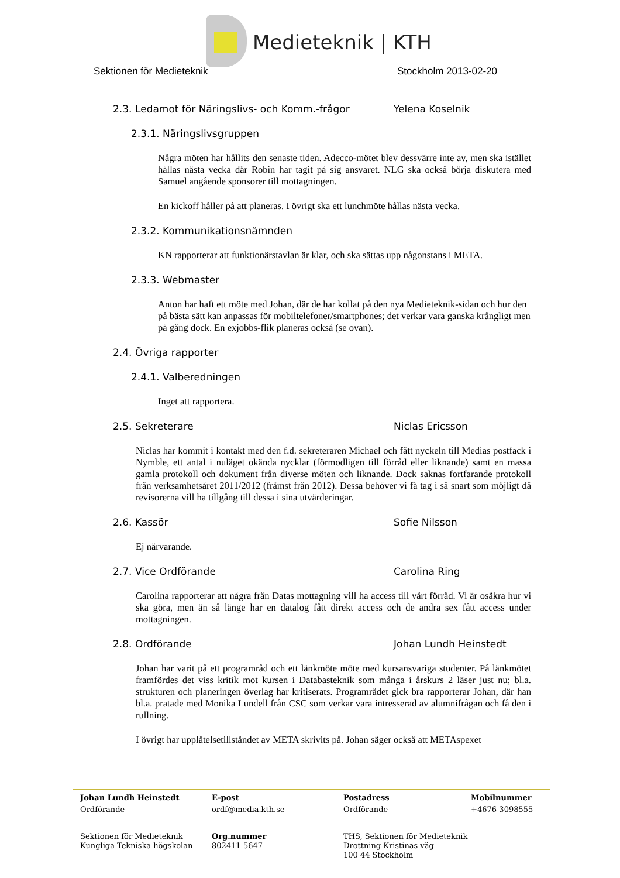Medieteknik | KTH
Sektionen för Medieteknik Stockholm 2013-02-20
2.3. Ledamot för Näringslivs- och Komm.-frågor Yelena Koselnik
2.3.1. Näringslivsgruppen
Några möten har hållits den senaste tiden. Adecco-mötet blev dessvärre inte av, men ska istället hållas nästa vecka där Robin har tagit på sig ansvaret. NLG ska också börja diskutera med Samuel angående sponsorer till mottagningen.
En kickoff håller på att planeras. I övrigt ska ett lunchmöte hållas nästa vecka.
2.3.2. Kommunikationsnämnden
KN rapporterar att funktionärstavlan är klar, och ska sättas upp någonstans i META.
2.3.3. Webmaster
Anton har haft ett möte med Johan, där de har kollat på den nya Medieteknik-sidan och hur den på bästa sätt kan anpassas för mobiltelefoner/smartphones; det verkar vara ganska krångligt men på gång dock. En exjobbs-flik planeras också (se ovan).
2.4. Övriga rapporter
2.4.1. Valberedningen
Inget att rapportera.
2.5. Sekreterare Niclas Ericsson
Niclas har kommit i kontakt med den f.d. sekreteraren Michael och fått nyckeln till Medias postfack i Nymble, ett antal i nuläget okända nycklar (förmodligen till förråd eller liknande) samt en massa gamla protokoll och dokument från diverse möten och liknande. Dock saknas fortfarande protokoll från verksamhetsåret 2011/2012 (främst från 2012). Dessa behöver vi få tag i så snart som möjligt då revisorerna vill ha tillgång till dessa i sina utvärderingar.
2.6. Kassör Sofie Nilsson
Ej närvarande.
2.7. Vice Ordförande Carolina Ring
Carolina rapporterar att några från Datas mottagning vill ha access till vårt förråd. Vi är osäkra hur vi ska göra, men än så länge har en datalog fått direkt access och de andra sex fått access under mottagningen.
2.8. Ordförande Johan Lundh Heinstedt
Johan har varit på ett programråd och ett länkmöte möte med kursansvariga studenter. På länkmötet framfördes det viss kritik mot kursen i Databasteknik som många i årskurs 2 läser just nu; bl.a. strukturen och planeringen överlag har kritiserats. Programrådet gick bra rapporterar Johan, där han bl.a. pratade med Monika Lundell från CSC som verkar vara intresserad av alumnifrågan och få den i rullning.
I övrigt har upplåtelsetillståndet av META skrivits på. Johan säger också att METAspexet
Johan Lundh Heinstedt E-post Postadress Mobilnummer
Ordförande ordf@media.kth.se Ordförande +4676-3098555
Sektionen för Medieteknik
Kungliga Tekniska högskolan Org.nummer
802411-5647 THS, Sektionen för Medieteknik
Drottning Kristinas väg
100 44 Stockholm